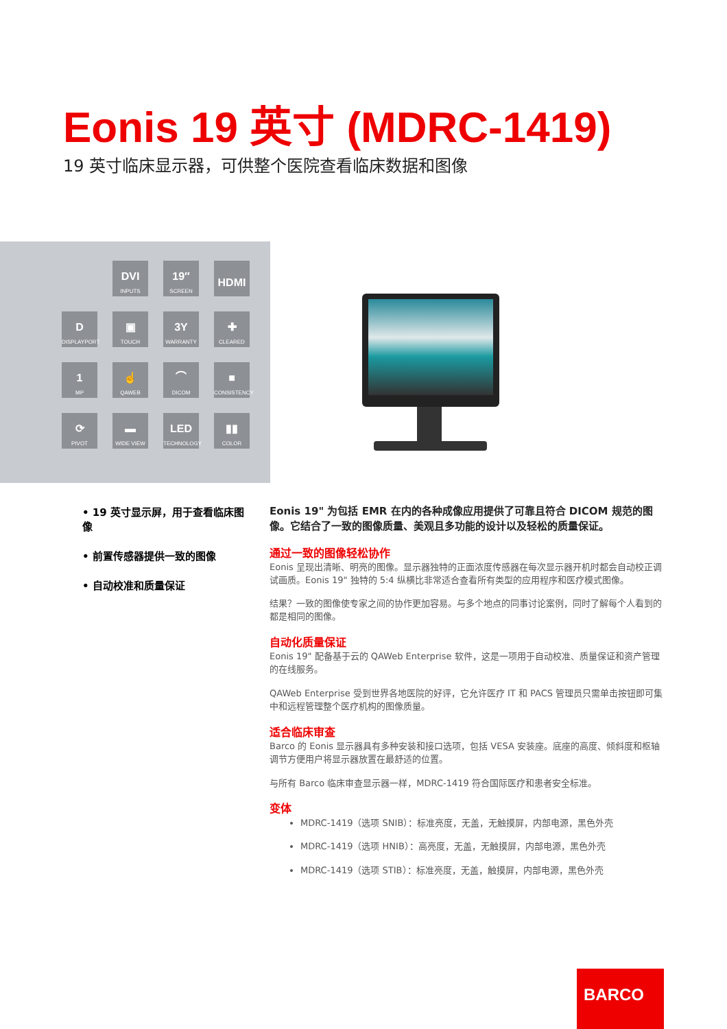Eonis 19 英寸 (MDRC-1419)
19 英寸临床显示器，可供整个医院查看临床数据和图像
DVI
INPUTS
19″
SCREEN
HDMI
D
DISPLAYPORT
▣
TOUCH
3Y
WARRANTY
✚
CLEARED
1
MP
☝
QAWEB
⌒
DICOM
■
CONSISTENCY
⟳
PIVOT
▬
WIDE VIEW
LED
TECHNOLOGY
▮▮
COLOR
• 19 英寸显示屏，用于查看临床图像
• 前置传感器提供一致的图像
• 自动校准和质量保证
Eonis 19" 为包括 EMR 在内的各种成像应用提供了可靠且符合 DICOM 规范的图像。它结合了一致的图像质量、美观且多功能的设计以及轻松的质量保证。
通过一致的图像轻松协作
Eonis 呈现出清晰、明亮的图像。显示器独特的正面浓度传感器在每次显示器开机时都会自动校正调试画质。Eonis 19" 独特的 5:4 纵横比非常适合查看所有类型的应用程序和医疗模式图像。
结果？一致的图像使专家之间的协作更加容易。与多个地点的同事讨论案例，同时了解每个人看到的都是相同的图像。
自动化质量保证
Eonis 19" 配备基于云的 QAWeb Enterprise 软件，这是一项用于自动校准、质量保证和资产管理的在线服务。
QAWeb Enterprise 受到世界各地医院的好评，它允许医疗 IT 和 PACS 管理员只需单击按钮即可集中和远程管理整个医疗机构的图像质量。
适合临床审查
Barco 的 Eonis 显示器具有多种安装和接口选项，包括 VESA 安装座。底座的高度、倾斜度和枢轴调节方便用户将显示器放置在最舒适的位置。
与所有 Barco 临床审查显示器一样，MDRC-1419 符合国际医疗和患者安全标准。
变体
MDRC-1419（选项 SNIB）：标准亮度，无盖，无触摸屏，内部电源，黑色外壳
MDRC-1419（选项 HNIB）：高亮度，无盖，无触摸屏，内部电源，黑色外壳
MDRC-1419（选项 STIB）：标准亮度，无盖，触摸屏，内部电源，黑色外壳
BARCO